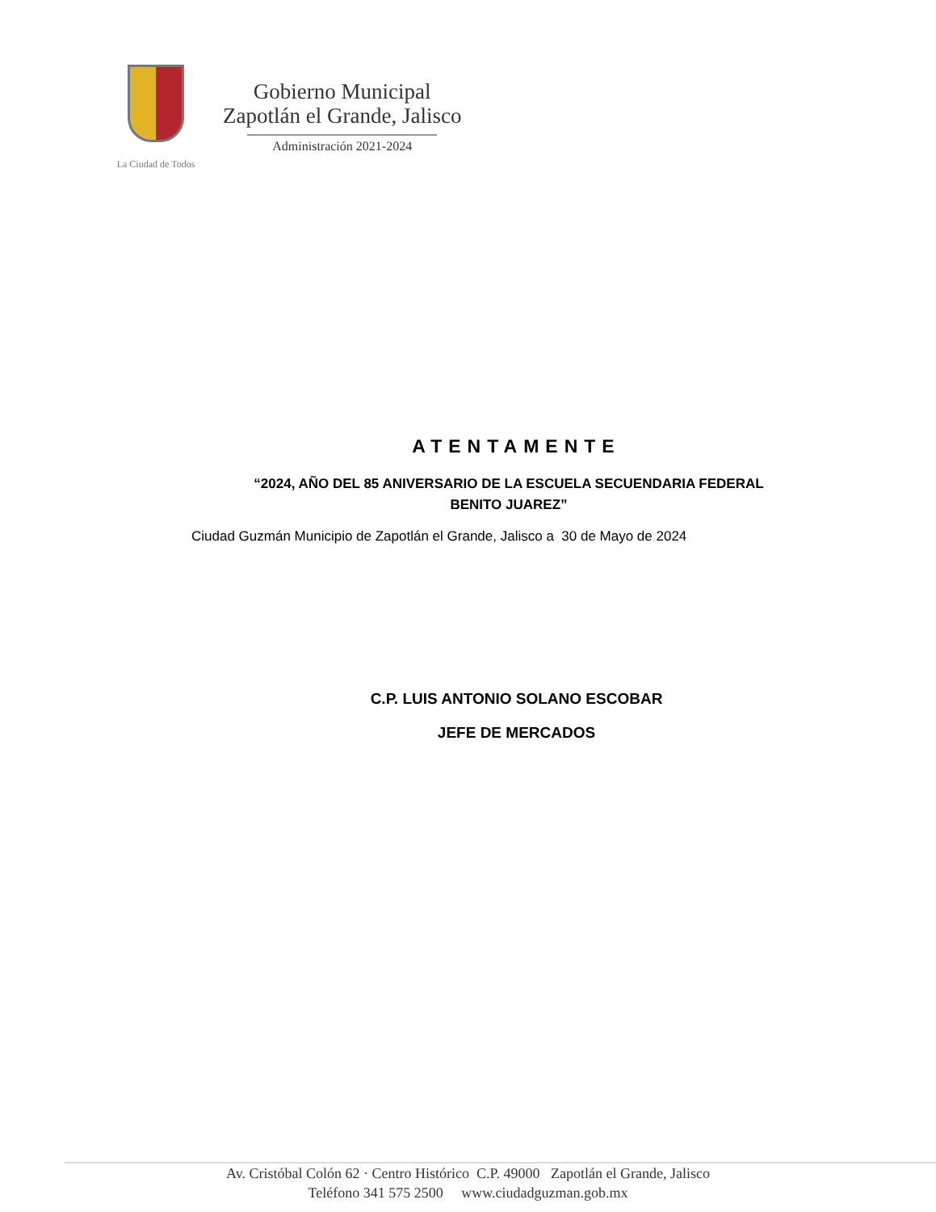La Ciudad de Todos
Gobierno Municipal
Zapotlán el Grande, Jalisco
Administración 2021-2024
ATENTAMENTE
“2024, AÑO DEL 85 ANIVERSARIO DE LA ESCUELA SECUENDARIA FEDERAL
BENITO JUAREZ”
Ciudad Guzmán Municipio de Zapotlán el Grande, Jalisco a 30 de Mayo de 2024
C.P. LUIS ANTONIO SOLANO ESCOBAR
JEFE DE MERCADOS
Av. Cristóbal Colón 62 · Centro Histórico C.P. 49000 Zapotlán el Grande, Jalisco
Teléfono 341 575 2500 www.ciudadguzman.gob.mx